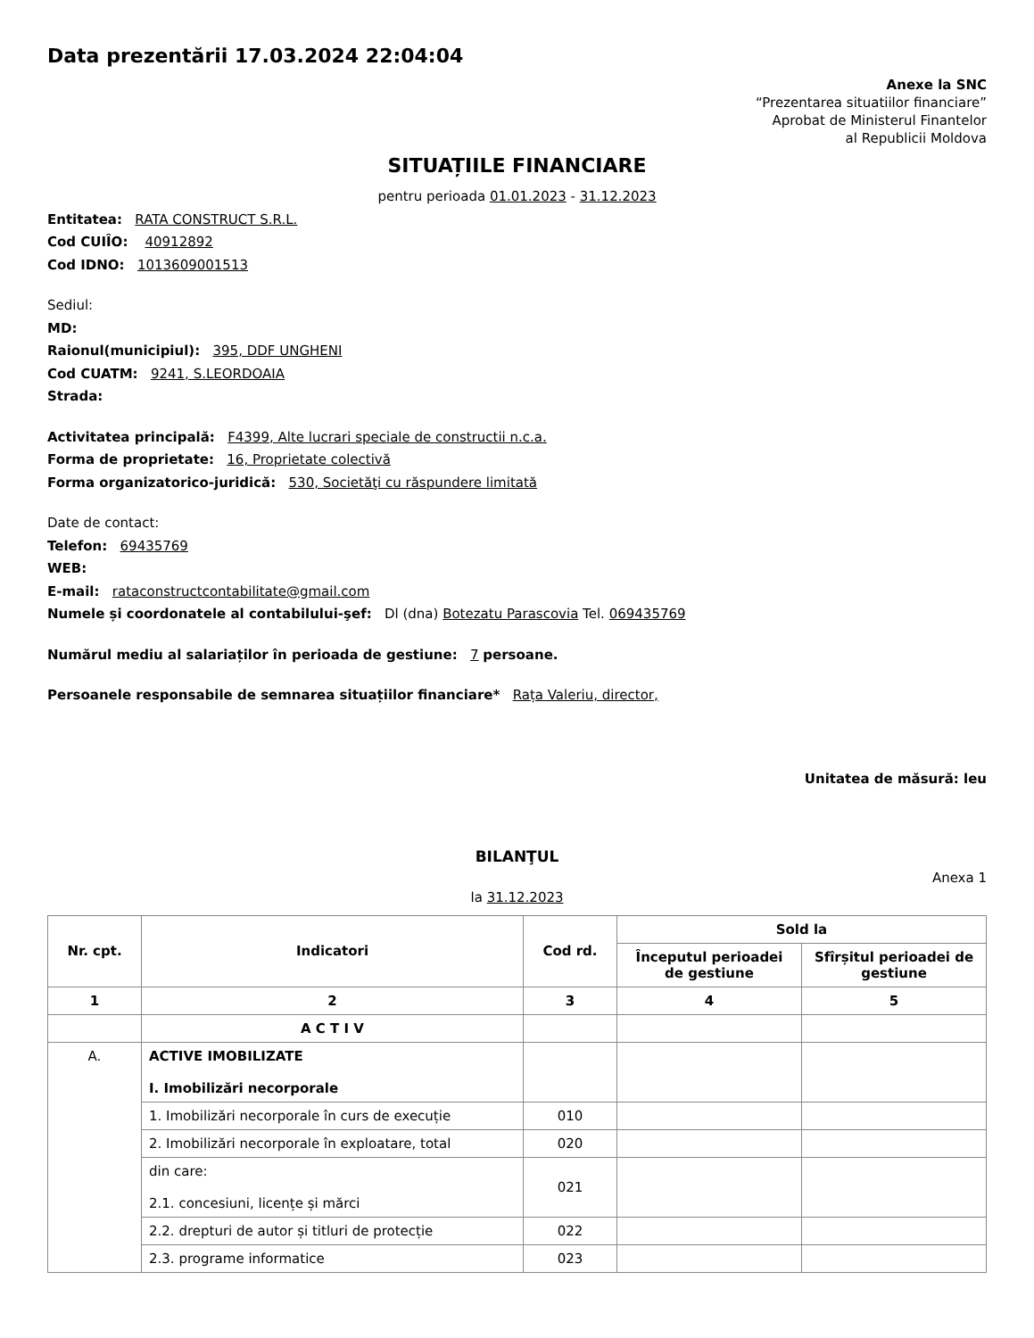Data prezentării 17.03.2024 22:04:04
Anexe la SNC
“Prezentarea situatiilor financiare”
Aprobat de Ministerul Finantelor
al Republicii Moldova
SITUAȚIILE FINANCIARE
pentru perioada 01.01.2023 - 31.12.2023
Entitatea: RATA CONSTRUCT S.R.L.
Cod CUIÎO: 40912892
Cod IDNO: 1013609001513
Sediul:
MD:
Raionul(municipiul): 395, DDF UNGHENI
Cod CUATM: 9241, S.LEORDOAIA
Strada:
Activitatea principală: F4399, Alte lucrari speciale de constructii n.c.a.
Forma de proprietate: 16, Proprietate colectivă
Forma organizatorico-juridică: 530, Societăţi cu răspundere limitată
Date de contact:
Telefon: 69435769
WEB:
E-mail: rataconstructcontabilitate@gmail.com
Numele și coordonatele al contabilului-şef: Dl (dna) Botezatu Parascovia Tel. 069435769
Numărul mediu al salariaților în perioada de gestiune: 7 persoane.
Persoanele responsabile de semnarea situațiilor financiare* Rața Valeriu, director,
Unitatea de măsură: leu
BILANŢUL
Anexa 1
la 31.12.2023
| Nr. cpt. | Indicatori | Cod rd. | Sold la | |
| --- | --- | --- | --- | --- |
| | | | Începutul perioadei de gestiune | Sfîrșitul perioadei de gestiune |
| 1 | 2 | 3 | 4 | 5 |
| | A C T I V | | | |
| A. | ACTIVE IMOBILIZATE I. Imobilizări necorporale | | | |
| | 1. Imobilizări necorporale în curs de execuție | 010 | | |
| | 2. Imobilizări necorporale în exploatare, total | 020 | | |
| | din care: 2.1. concesiuni, licențe și mărci | 021 | | |
| | 2.2. drepturi de autor și titluri de protecție | 022 | | |
| | 2.3. programe informatice | 023 | | |